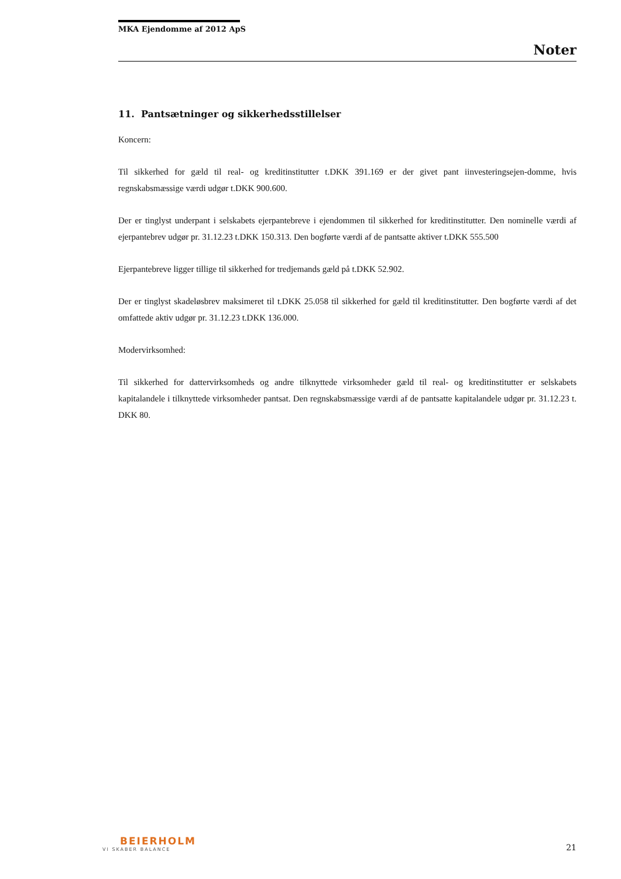MKA Ejendomme af 2012 ApS
Noter
11. Pantsætninger og sikkerhedsstillelser
Koncern:
Til sikkerhed for gæld til real- og kreditinstitutter t.DKK 391.169 er der givet pant iinvesteringsejen-domme, hvis regnskabsmæssige værdi udgør t.DKK 900.600.
Der er tinglyst underpant i selskabets ejerpantebreve i ejendommen til sikkerhed for kreditinstitutter. Den nominelle værdi af ejerpantebrev udgør pr. 31.12.23 t.DKK 150.313. Den bogførte værdi af de pantsatte aktiver t.DKK 555.500
Ejerpantebreve ligger tillige til sikkerhed for tredjemands gæld på t.DKK 52.902.
Der er tinglyst skadeløsbrev maksimeret til t.DKK 25.058 til sikkerhed for gæld til kreditinstitutter. Den bogførte værdi af det omfattede aktiv udgør pr. 31.12.23 t.DKK 136.000.
Modervirksomhed:
Til sikkerhed for dattervirksomheds og andre tilknyttede virksomheder gæld til real- og kreditinstitutter er selskabets kapitalandele i tilknyttede virksomheder pantsat. Den regnskabsmæssige værdi af de pantsatte kapitalandele udgør pr. 31.12.23 t. DKK 80.
BEIERHOLM
VI SKABER BALANCE
21